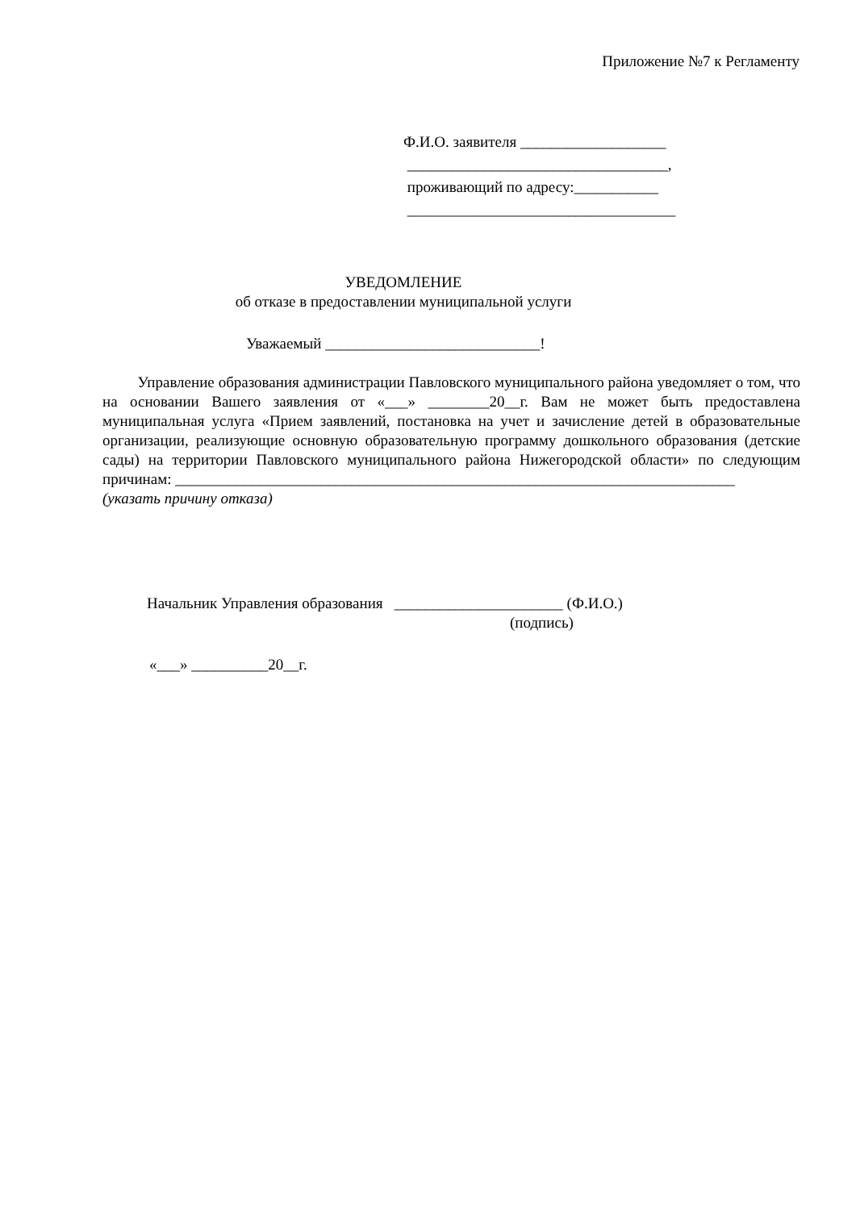Приложение №7 к Регламенту
Ф.И.О. заявителя ___________________
__________________________________,
проживающий по адресу:___________
___________________________________
УВЕДОМЛЕНИЕ
об отказе в предоставлении муниципальной услуги
Уважаемый ____________________________!
Управление образования администрации Павловского муниципального района уведомляет о том, что на основании Вашего заявления от «___» ________20__г. Вам не может быть предоставлена муниципальная услуга «Прием заявлений, постановка на учет и зачисление детей в образовательные организации, реализующие основную образовательную программу дошкольного образования (детские сады) на территории Павловского муниципального района Нижегородской области» по следующим причинам: _________________________________________________________________________
(указать причину отказа)
Начальник Управления образования ______________________ (Ф.И.О.)
(подпись)
«___» __________20__г.